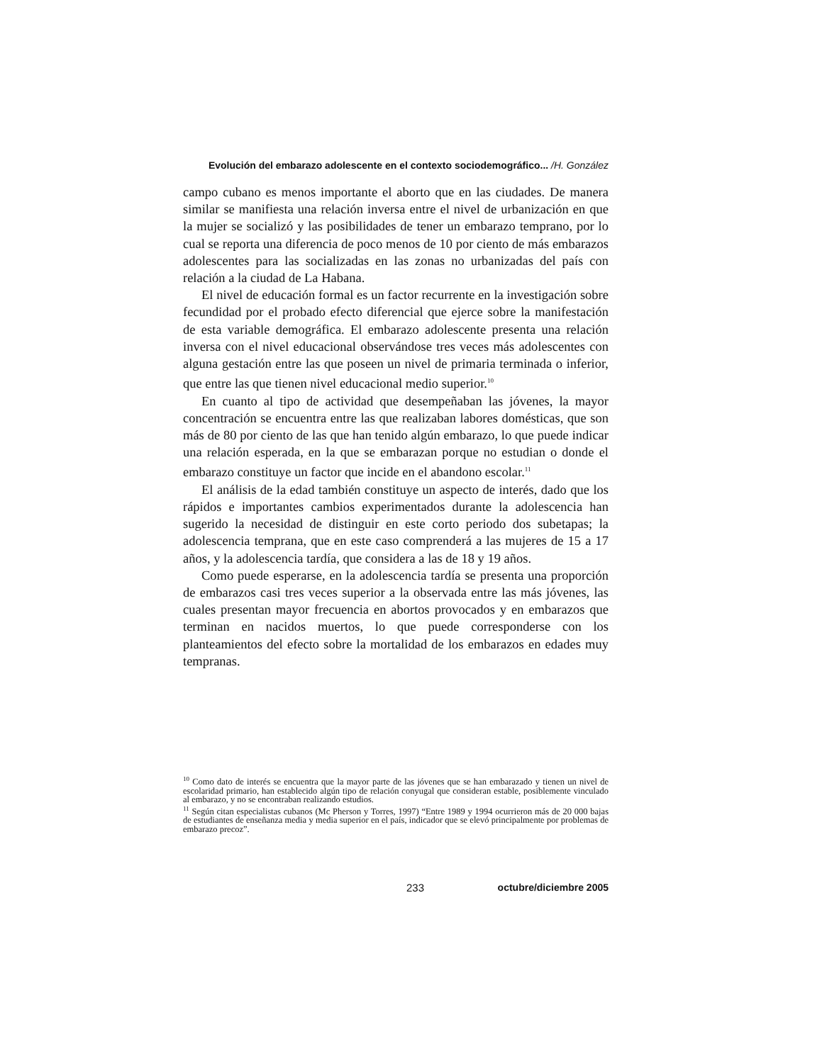Evolución del embarazo adolescente en el contexto sociodemográfico... /H. González
campo cubano es menos importante el aborto que en las ciudades. De manera similar se manifiesta una relación inversa entre el nivel de urbanización en que la mujer se socializó y las posibilidades de tener un embarazo temprano, por lo cual se reporta una diferencia de poco menos de 10 por ciento de más embarazos adolescentes para las socializadas en las zonas no urbanizadas del país con relación a la ciudad de La Habana.
El nivel de educación formal es un factor recurrente en la investigación sobre fecundidad por el probado efecto diferencial que ejerce sobre la manifestación de esta variable demográfica. El embarazo adolescente presenta una relación inversa con el nivel educacional observándose tres veces más adolescentes con alguna gestación entre las que poseen un nivel de primaria terminada o inferior, que entre las que tienen nivel educacional medio superior.<sup>10</sup>
En cuanto al tipo de actividad que desempeñaban las jóvenes, la mayor concentración se encuentra entre las que realizaban labores domésticas, que son más de 80 por ciento de las que han tenido algún embarazo, lo que puede indicar una relación esperada, en la que se embarazan porque no estudian o donde el embarazo constituye un factor que incide en el abandono escolar.<sup>11</sup>
El análisis de la edad también constituye un aspecto de interés, dado que los rápidos e importantes cambios experimentados durante la adolescencia han sugerido la necesidad de distinguir en este corto periodo dos subetapas; la adolescencia temprana, que en este caso comprenderá a las mujeres de 15 a 17 años, y la adolescencia tardía, que considera a las de 18 y 19 años.
Como puede esperarse, en la adolescencia tardía se presenta una proporción de embarazos casi tres veces superior a la observada entre las más jóvenes, las cuales presentan mayor frecuencia en abortos provocados y en embarazos que terminan en nacidos muertos, lo que puede corresponderse con los planteamientos del efecto sobre la mortalidad de los embarazos en edades muy tempranas.
<sup>10</sup> Como dato de interés se encuentra que la mayor parte de las jóvenes que se han embarazado y tienen un nivel de escolaridad primario, han establecido algún tipo de relación conyugal que consideran estable, posiblemente vinculado al embarazo, y no se encontraban realizando estudios.
<sup>11</sup> Según citan especialistas cubanos (Mc Pherson y Torres, 1997) “Entre 1989 y 1994 ocurrieron más de 20 000 bajas de estudiantes de enseñanza media y media superior en el país, indicador que se elevó principalmente por problemas de embarazo precoz”.
233 octubre/diciembre 2005